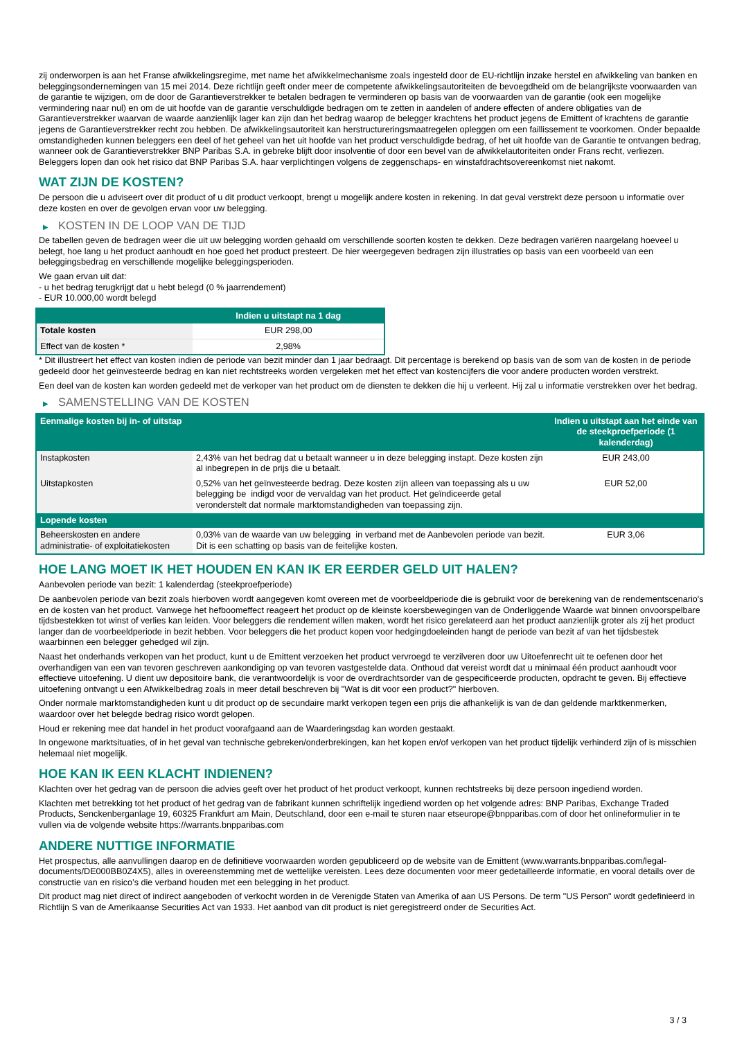zij onderworpen is aan het Franse afwikkelingsregime, met name het afwikkelmechanisme zoals ingesteld door de EU-richtlijn inzake herstel en afwikkeling van banken en beleggingsondernemingen van 15 mei 2014. Deze richtlijn geeft onder meer de competente afwikkelingsautoriteiten de bevoegdheid om de belangrijkste voorwaarden van de garantie te wijzigen, om de door de Garantieverstrekker te betalen bedragen te verminderen op basis van de voorwaarden van de garantie (ook een mogelijke vermindering naar nul) en om de uit hoofde van de garantie verschuldigde bedragen om te zetten in aandelen of andere effecten of andere obligaties van de Garantieverstrekker waarvan de waarde aanzienlijk lager kan zijn dan het bedrag waarop de belegger krachtens het product jegens de Emittent of krachtens de garantie jegens de Garantieverstrekker recht zou hebben. De afwikkelingsautoriteit kan herstructureringsmaatregelen opleggen om een faillissement te voorkomen. Onder bepaalde omstandigheden kunnen beleggers een deel of het geheel van het uit hoofde van het product verschuldigde bedrag, of het uit hoofde van de Garantie te ontvangen bedrag, wanneer ook de Garantieverstrekker BNP Paribas S.A. in gebreke blijft door insolventie of door een bevel van de afwikkelautoriteiten onder Frans recht, verliezen. Beleggers lopen dan ook het risico dat BNP Paribas S.A. haar verplichtingen volgens de zeggenschaps- en winstafdrachtsovereenkomst niet nakomt.
WAT ZIJN DE KOSTEN?
De persoon die u adviseert over dit product of u dit product verkoopt, brengt u mogelijk andere kosten in rekening. In dat geval verstrekt deze persoon u informatie over deze kosten en over de gevolgen ervan voor uw belegging.
▶ KOSTEN IN DE LOOP VAN DE TIJD
De tabellen geven de bedragen weer die uit uw belegging worden gehaald om verschillende soorten kosten te dekken. Deze bedragen variëren naargelang hoeveel u belegt, hoe lang u het product aanhoudt en hoe goed het product presteert. De hier weergegeven bedragen zijn illustraties op basis van een voorbeeld van een beleggingsbedrag en verschillende mogelijke beleggingsperioden.
We gaan ervan uit dat:
- u het bedrag terugkrijgt dat u hebt belegd (0 % jaarrendement)
- EUR 10.000,00 wordt belegd
| | Indien u uitstapt na 1 dag |
| --- | --- |
| Totale kosten | EUR 298,00 |
| Effect van de kosten * | 2,98% |
* Dit illustreert het effect van kosten indien de periode van bezit minder dan 1 jaar bedraagt. Dit percentage is berekend op basis van de som van de kosten in de periode gedeeld door het geïnvesteerde bedrag en kan niet rechtstreeks worden vergeleken met het effect van kostencijfers die voor andere producten worden verstrekt.
Een deel van de kosten kan worden gedeeld met de verkoper van het product om de diensten te dekken die hij u verleent. Hij zal u informatie verstrekken over het bedrag.
▶ SAMENSTELLING VAN DE KOSTEN
| Eenmalige kosten bij in- of uitstap | | Indien u uitstapt aan het einde van de steekproefperiode (1 kalenderdag) |
| --- | --- | --- |
| Instapkosten | 2,43% van het bedrag dat u betaalt wanneer u in deze belegging instapt. Deze kosten zijn al inbegrepen in de prijs die u betaalt. | EUR 243,00 |
| Uitstapkosten | 0,52% van het geïnvesteerde bedrag. Deze kosten zijn alleen van toepassing als u uw belegging be indigd voor de vervaldag van het product. Het geïndiceerde getal veronderstelt dat normale marktomstandigheden van toepassing zijn. | EUR 52,00 |
| Lopende kosten | | |
| Beheerskosten en andere administratie- of exploitatiekosten | 0,03% van de waarde van uw belegging in verband met de Aanbevolen periode van bezit. Dit is een schatting op basis van de feitelijke kosten. | EUR 3,06 |
HOE LANG MOET IK HET HOUDEN EN KAN IK ER EERDER GELD UIT HALEN?
Aanbevolen periode van bezit: 1 kalenderdag (steekproefperiode)
De aanbevolen periode van bezit zoals hierboven wordt aangegeven komt overeen met de voorbeeldperiode die is gebruikt voor de berekening van de rendementscenario's en de kosten van het product. Vanwege het hefboomeffect reageert het product op de kleinste koersbewegingen van de Onderliggende Waarde wat binnen onvoorspelbare tijdsbestekken tot winst of verlies kan leiden. Voor beleggers die rendement willen maken, wordt het risico gerelateerd aan het product aanzienlijk groter als zij het product langer dan de voorbeeldperiode in bezit hebben. Voor beleggers die het product kopen voor hedgingdoeleinden hangt de periode van bezit af van het tijdsbestek waarbinnen een belegger gehedged wil zijn.
Naast het onderhands verkopen van het product, kunt u de Emittent verzoeken het product vervroegd te verzilveren door uw Uitoefenrecht uit te oefenen door het overhandigen van een van tevoren geschreven aankondiging op van tevoren vastgestelde data. Onthoud dat vereist wordt dat u minimaal één product aanhoudt voor effectieve uitoefening. U dient uw depositoire bank, die verantwoordelijk is voor de overdrachtsorder van de gespecificeerde producten, opdracht te geven. Bij effectieve uitoefening ontvangt u een Afwikkelbedrag zoals in meer detail beschreven bij "Wat is dit voor een product?" hierboven.
Onder normale marktomstandigheden kunt u dit product op de secundaire markt verkopen tegen een prijs die afhankelijk is van de dan geldende marktkenmerken, waardoor over het belegde bedrag risico wordt gelopen.
Houd er rekening mee dat handel in het product voorafgaand aan de Waarderingsdag kan worden gestaakt.
In ongewone marktsituaties, of in het geval van technische gebreken/onderbrekingen, kan het kopen en/of verkopen van het product tijdelijk verhinderd zijn of is misschien helemaal niet mogelijk.
HOE KAN IK EEN KLACHT INDIENEN?
Klachten over het gedrag van de persoon die advies geeft over het product of het product verkoopt, kunnen rechtstreeks bij deze persoon ingediend worden.
Klachten met betrekking tot het product of het gedrag van de fabrikant kunnen schriftelijk ingediend worden op het volgende adres: BNP Paribas, Exchange Traded Products, Senckenberganlage 19, 60325 Frankfurt am Main, Deutschland, door een e-mail te sturen naar etseurope@bnpparibas.com of door het onlineformulier in te vullen via de volgende website https://warrants.bnpparibas.com
ANDERE NUTTIGE INFORMATIE
Het prospectus, alle aanvullingen daarop en de definitieve voorwaarden worden gepubliceerd op de website van de Emittent (www.warrants.bnpparibas.com/legal-documents/DE000BB0Z4X5), alles in overeenstemming met de wettelijke vereisten. Lees deze documenten voor meer gedetailleerde informatie, en vooral details over de constructie van en risico’s die verband houden met een belegging in het product.
Dit product mag niet direct of indirect aangeboden of verkocht worden in de Verenigde Staten van Amerika of aan US Persons. De term "US Person" wordt gedefinieerd in Richtlijn S van de Amerikaanse Securities Act van 1933. Het aanbod van dit product is niet geregistreerd onder de Securities Act.
3 / 3